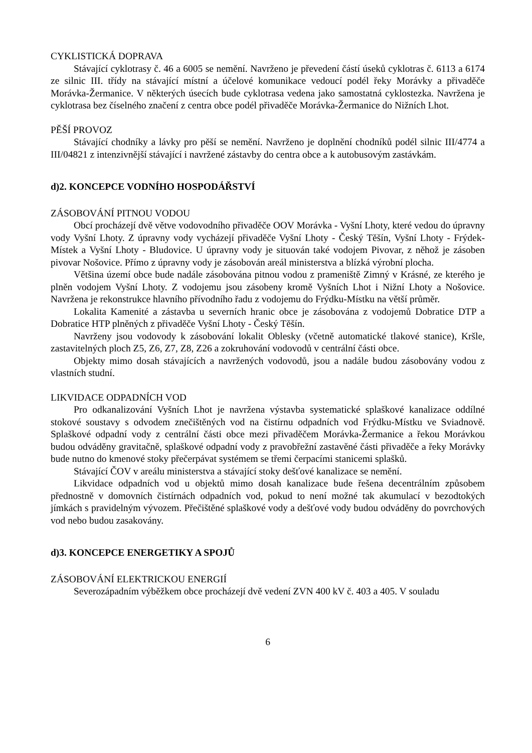CYKLISTICKÁ DOPRAVA
Stávající cyklotrasy č. 46 a 6005 se nemění. Navrženo je převedení částí úseků cyklotras č. 6113 a 6174 ze silnic III. třídy na stávající místní a účelové komunikace vedoucí podél řeky Morávky a přivaděče Morávka-Žermanice. V některých úsecích bude cyklotrasa vedena jako samostatná cyklostezka. Navržena je cyklotrasa bez číselného značení z centra obce podél přivaděče Morávka-Žermanice do Nižních Lhot.
PĚŠÍ PROVOZ
Stávající chodníky a lávky pro pěší se nemění. Navrženo je doplnění chodníků podél silnic III/4774 a III/04821 z intenzivnější stávající i navržené zástavby do centra obce a k autobusovým zastávkám.
d)2. KONCEPCE VODNÍHO HOSPODÁŘSTVÍ
ZÁSOBOVÁNÍ PITNOU VODOU
Obcí procházejí dvě větve vodovodního přivaděče OOV Morávka - Vyšní Lhoty, které vedou do úpravny vody Vyšní Lhoty. Z úpravny vody vycházejí přivaděče Vyšní Lhoty - Český Těšín, Vyšní Lhoty - Frýdek-Místek a Vyšní Lhoty - Bludovice. U úpravny vody je situován také vodojem Pivovar, z něhož je zásoben pivovar Nošovice. Přímo z úpravny vody je zásobován areál ministerstva a blízká výrobní plocha.
Většina území obce bude nadále zásobována pitnou vodou z prameniště Zimný v Krásné, ze kterého je plněn vodojem Vyšní Lhoty. Z vodojemu jsou zásobeny kromě Vyšních Lhot i Nižní Lhoty a Nošovice. Navržena je rekonstrukce hlavního přívodního řadu z vodojemu do Frýdku-Místku na větší průměr.
Lokalita Kamenité a zástavba u severních hranic obce je zásobována z vodojemů Dobratice DTP a Dobratice HTP plněných z přivaděče Vyšní Lhoty - Český Těšín.
Navrženy jsou vodovody k zásobování lokalit Oblesky (včetně automatické tlakové stanice), Kršle, zastavitelných ploch Z5, Z6, Z7, Z8, Z26 a zokruhování vodovodů v centrální části obce.
Objekty mimo dosah stávajících a navržených vodovodů, jsou a nadále budou zásobovány vodou z vlastních studní.
LIKVIDACE ODPADNÍCH VOD
Pro odkanalizování Vyšních Lhot je navržena výstavba systematické splaškové kanalizace oddílné stokové soustavy s odvodem znečištěných vod na čistírnu odpadních vod Frýdku-Místku ve Sviadnově. Splaškové odpadní vody z centrální části obce mezi přivaděčem Morávka-Žermanice a řekou Morávkou budou odváděny gravitačně, splaškové odpadní vody z pravobřežní zastavěné části přivaděče a řeky Morávky bude nutno do kmenové stoky přečerpávat systémem se třemi čerpacími stanicemi splašků.
Stávající ČOV v areálu ministerstva a stávající stoky dešťové kanalizace se nemění.
Likvidace odpadních vod u objektů mimo dosah kanalizace bude řešena decentrálním způsobem přednostně v domovních čistírnách odpadních vod, pokud to není možné tak akumulací v bezodtokých jímkách s pravidelným vývozem. Přečištěné splaškové vody a dešťové vody budou odváděny do povrchových vod nebo budou zasakovány.
d)3. KONCEPCE ENERGETIKY A SPOJŮ
ZÁSOBOVÁNÍ ELEKTRICKOU ENERGIÍ
Severozápadním výběžkem obce procházejí dvě vedení ZVN 400 kV č. 403 a 405. V souladu
6